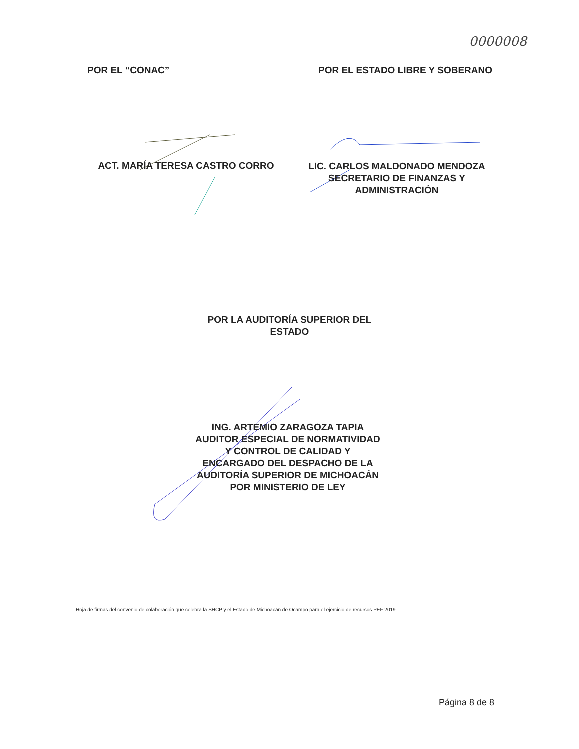0000008
POR EL “CONAC” POR EL ESTADO LIBRE Y SOBERANO
ACT. MARÍA TERESA CASTRO CORRO
LIC. CARLOS MALDONADO MENDOZA
SECRETARIO DE FINANZAS Y
ADMINISTRACIÓN
POR LA AUDITORÍA SUPERIOR DEL
ESTADO
ING. ARTEMIO ZARAGOZA TAPIA
AUDITOR ESPECIAL DE NORMATIVIDAD
Y CONTROL DE CALIDAD Y
ENCARGADO DEL DESPACHO DE LA
AUDITORÍA SUPERIOR DE MICHOACÁN
POR MINISTERIO DE LEY
Hoja de firmas del convenio de colaboración que celebra la SHCP y el Estado de Michoacán de Ocampo para el ejercicio de recursos PEF 2019.
Página 8 de 8